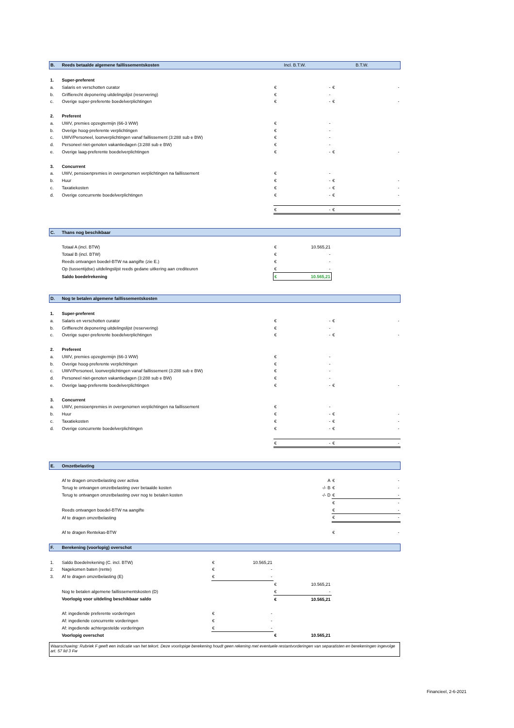| B. | Reeds betaalde algemene faillissementskosten | | | | Incl. B.T.W. | | B.T.W. |
| 1. | Super-preferent | | | | | | |
| a. | Salaris en verschotten curator | | | € | - | € | - |
| b. | Griffierecht deponering uitdelingslijst (reservering) | | | € | - | | |
| c. | Overige super-preferente boedelverplichtingen | | | € | - | € | - |
| 2. | Preferent | | | | | | |
| a. | UWV, premies opzegtermijn (66-3 WW) | | | € | - | | |
| b. | Overige hoog-preferente verplichtingen | | | € | - | | |
| c. | UWV/Personeel, loonverplichtingen vanaf faillissement (3:288 sub e BW) | | | € | - | | |
| d. | Personeel niet-genoten vakantiedagen (3:288 sub e BW) | | | € | - | | |
| e. | Overige laag-preferente boedelverplichtingen | | | € | - | € | - |
| 3. | Concurrent | | | | | | |
| a. | UWV, pensioenpremies in overgenomen verplichtingen na faillissement | | | € | - | | |
| b. | Huur | | | € | - | € | - |
| c. | Taxatiekosten | | | € | - | € | - |
| d. | Overige concurrente boedelverplichtingen | | | € | - | € | - |
| | | | | € | - | € | - |
| C. | Thans nog beschikbaar | | | | | | |
| | Totaal A (incl. BTW) | | | € | 10.565,21 | | |
| | Totaal B (incl. BTW) | | | € | - | | |
| | Reeds ontvangen boedel-BTW na aangifte (zie E.) | | | € | - | | |
| | Op (tussentijdse) uitdelingslijst reeds gedane uitkering aan crediteuren | | | € | - | | |
| | Saldo boedelrekening | | | € | 10.565,21 | | |
| D. | Nog te betalen algemene faillissementskosten | | | | | | |
| 1. | Super-preferent | | | | | | |
| a. | Salaris en verschotten curator | | | € | - | € | - |
| b. | Griffierecht deponering uitdelingslijst (reservering) | | | € | - | | |
| c. | Overige super-preferente boedelverplichtingen | | | € | - | € | - |
| 2. | Preferent | | | | | | |
| a. | UWV, premies opzegtermijn (66-3 WW) | | | € | - | | |
| b. | Overige hoog-preferente verplichtingen | | | € | - | | |
| c. | UWV/Personeel, loonverplichtingen vanaf faillissement (3:288 sub e BW) | | | € | - | | |
| d. | Personeel niet-genoten vakantiedagen (3:288 sub e BW) | | | € | - | | |
| e. | Overige laag-preferente boedelverplichtingen | | | € | - | € | - |
| 3. | Concurrent | | | | | | |
| a. | UWV, pensioenpremies in overgenomen verplichtingen na faillissement | | | € | - | | |
| b. | Huur | | | € | - | € | - |
| c. | Taxatiekosten | | | € | - | € | - |
| d. | Overige concurrente boedelverplichtingen | | | € | - | € | - |
| | | | | € | - | € | - |
| E. | Omzetbelasting | | | | | | |
| | Af te dragen omzetbelasting over activa | | | | A | € | - |
| | Terug te ontvangen omzetbelasting over betaalde kosten | | | | -/- B | € | - |
| | Terug te ontvangen omzetbelasting over nog te betalen kosten | | | | -/- D | € | - |
| | | | | | | € | - |
| | Reeds ontvangen boedel-BTW na aangifte | | | | | € | - |
| | Af te dragen omzetbelasting | | | | | € | - |
| | Af te dragen Rentekas-BTW | | | | | € | - |
| F. | Berekening (voorlopig) overschot | | | | | | |
| 1. | Saldo Boedelrekening (C. incl. BTW) | € | 10.565,21 | | | | |
| 2. | Nagekomen baten (rente) | € | - | | | | |
| 3. | Af te dragen omzetbelasting (E) | € | - | | | | |
| | | | | € | 10.565,21 | | |
| | Nog te betalen algemene faillissementskosten (D) | | | € | - | | |
| | Voorlopig voor uitdeling beschikbaar saldo | | | € | 10.565,21 | | |
| | Af: ingediende preferente vorderingen | € | - | | | | |
| | Af: ingediende concurrente vorderingen | € | - | | | | |
| | Af: ingediende achtergestelde vorderingen | € | - | | | | |
| | Voorlopig overschot | | | € | 10.565,21 | | |
Waarschuwing: Rubriek F geeft een indicatie van het tekort. Deze voorlopige berekening houdt geen rekening met eventuele restantvorderingen van separatisten en berekeningen ingevolge art. 57 lid 3 Fw
Financieel, 2-6-2021